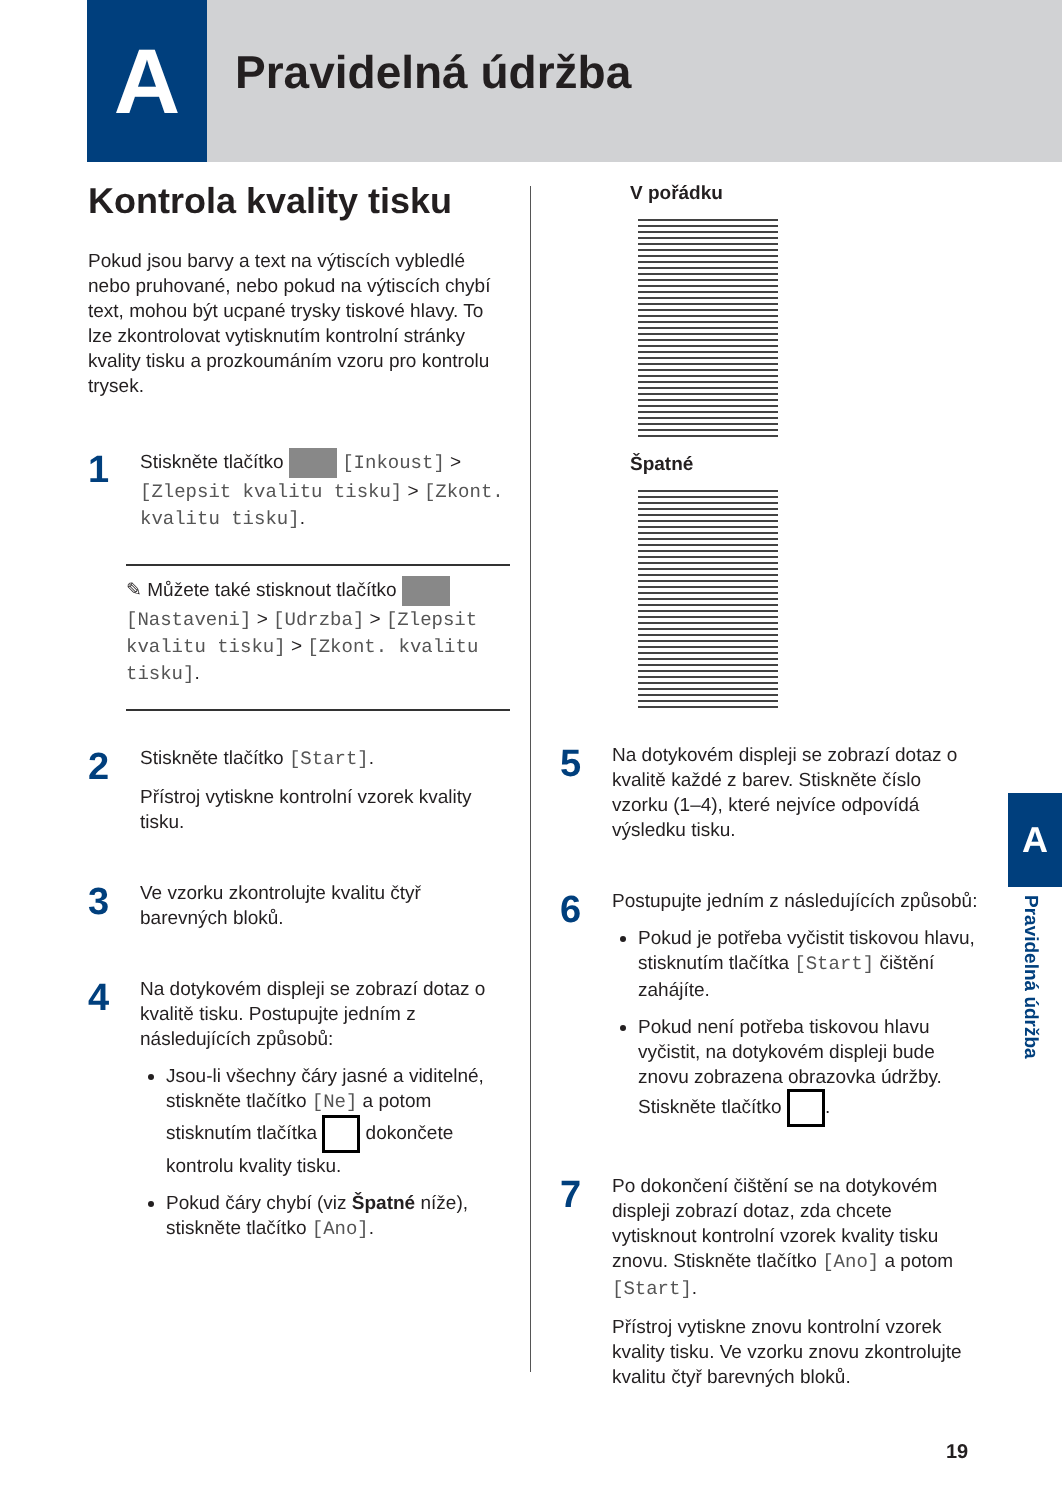A Pravidelná údržba
Kontrola kvality tisku
Pokud jsou barvy a text na výtiscích vybledlé nebo pruhované, nebo pokud na výtiscích chybí text, mohou být ucpané trysky tiskové hlavy. To lze zkontrolovat vytisknutím kontrolní stránky kvality tisku a prozkoumáním vzoru pro kontrolu trysek.
1
Stiskněte tlačítko [Inkoust] > [Zlepsit kvalitu tisku] > [Zkont. kvalitu tisku].
✎ Můžete také stisknout tlačítko [Nastaveni] > [Udrzba] > [Zlepsit kvalitu tisku] > [Zkont. kvalitu tisku].
2
Stiskněte tlačítko [Start].
Přístroj vytiskne kontrolní vzorek kvality tisku.
3
Ve vzorku zkontrolujte kvalitu čtyř barevných bloků.
4
Na dotykovém displeji se zobrazí dotaz o kvalitě tisku. Postupujte jedním z následujících způsobů:
Jsou-li všechny čáry jasné a viditelné, stiskněte tlačítko [Ne] a potom stisknutím tlačítka dokončete kontrolu kvality tisku.
Pokud čáry chybí (viz Špatné níže), stiskněte tlačítko [Ano].
V pořádku
Špatné
5
Na dotykovém displeji se zobrazí dotaz o kvalitě každé z barev. Stiskněte číslo vzorku (1–4), které nejvíce odpovídá výsledku tisku.
6
Postupujte jedním z následujících způsobů:
Pokud je potřeba vyčistit tiskovou hlavu, stisknutím tlačítka [Start] čištění zahájíte.
Pokud není potřeba tiskovou hlavu vyčistit, na dotykovém displeji bude znovu zobrazena obrazovka údržby. Stiskněte tlačítko .
7
Po dokončení čištění se na dotykovém displeji zobrazí dotaz, zda chcete vytisknout kontrolní vzorek kvality tisku znovu. Stiskněte tlačítko [Ano] a potom [Start].
Přístroj vytiskne znovu kontrolní vzorek kvality tisku. Ve vzorku znovu zkontrolujte kvalitu čtyř barevných bloků.
A
Pravidelná údržba
19